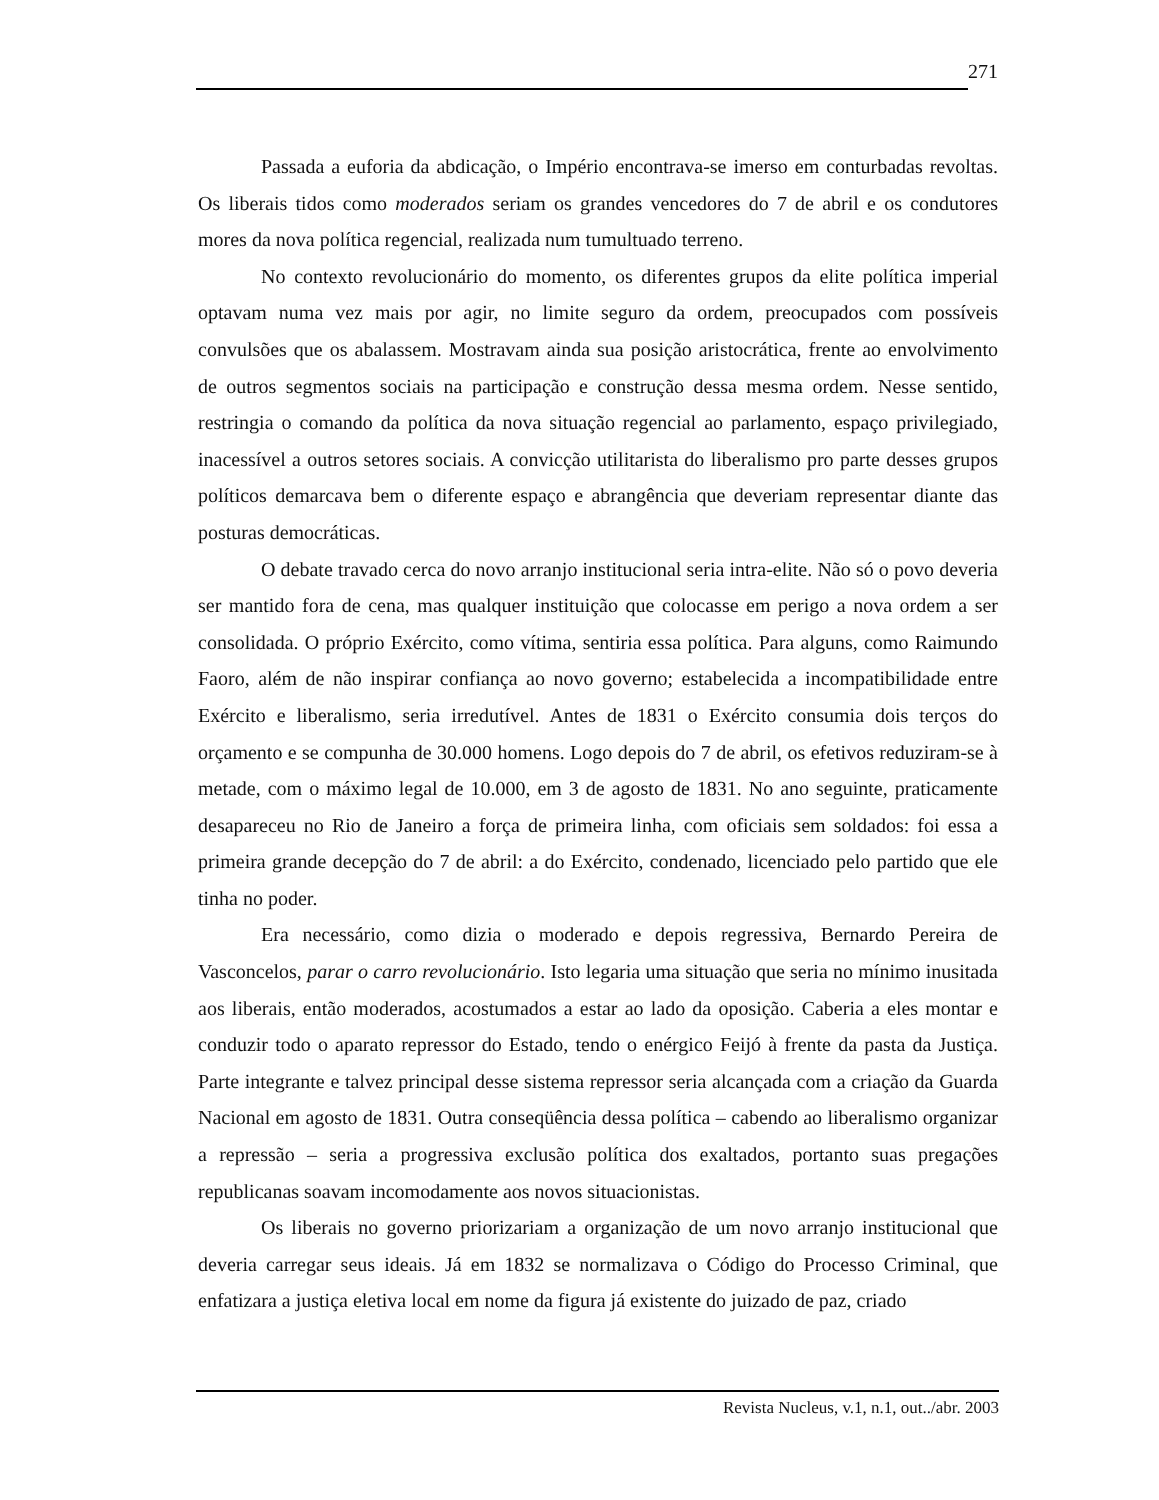271
Passada a euforia da abdicação, o Império encontrava-se imerso em conturbadas revoltas. Os liberais tidos como moderados seriam os grandes vencedores do 7 de abril e os condutores mores da nova política regencial, realizada num tumultuado terreno.
No contexto revolucionário do momento, os diferentes grupos da elite política imperial optavam numa vez mais por agir, no limite seguro da ordem, preocupados com possíveis convulsões que os abalassem. Mostravam ainda sua posição aristocrática, frente ao envolvimento de outros segmentos sociais na participação e construção dessa mesma ordem. Nesse sentido, restringia o comando da política da nova situação regencial ao parlamento, espaço privilegiado, inacessível a outros setores sociais. A convicção utilitarista do liberalismo pro parte desses grupos políticos demarcava bem o diferente espaço e abrangência que deveriam representar diante das posturas democráticas.
O debate travado cerca do novo arranjo institucional seria intra-elite. Não só o povo deveria ser mantido fora de cena, mas qualquer instituição que colocasse em perigo a nova ordem a ser consolidada. O próprio Exército, como vítima, sentiria essa política. Para alguns, como Raimundo Faoro, além de não inspirar confiança ao novo governo; estabelecida a incompatibilidade entre Exército e liberalismo, seria irredutível. Antes de 1831 o Exército consumia dois terços do orçamento e se compunha de 30.000 homens. Logo depois do 7 de abril, os efetivos reduziram-se à metade, com o máximo legal de 10.000, em 3 de agosto de 1831. No ano seguinte, praticamente desapareceu no Rio de Janeiro a força de primeira linha, com oficiais sem soldados: foi essa a primeira grande decepção do 7 de abril: a do Exército, condenado, licenciado pelo partido que ele tinha no poder.
Era necessário, como dizia o moderado e depois regressiva, Bernardo Pereira de Vasconcelos, parar o carro revolucionário. Isto legaria uma situação que seria no mínimo inusitada aos liberais, então moderados, acostumados a estar ao lado da oposição. Caberia a eles montar e conduzir todo o aparato repressor do Estado, tendo o enérgico Feijó à frente da pasta da Justiça. Parte integrante e talvez principal desse sistema repressor seria alcançada com a criação da Guarda Nacional em agosto de 1831. Outra conseqüência dessa política – cabendo ao liberalismo organizar a repressão – seria a progressiva exclusão política dos exaltados, portanto suas pregações republicanas soavam incomodamente aos novos situacionistas.
Os liberais no governo priorizariam a organização de um novo arranjo institucional que deveria carregar seus ideais. Já em 1832 se normalizava o Código do Processo Criminal, que enfatizara a justiça eletiva local em nome da figura já existente do juizado de paz, criado
Revista Nucleus, v.1, n.1, out../abr. 2003